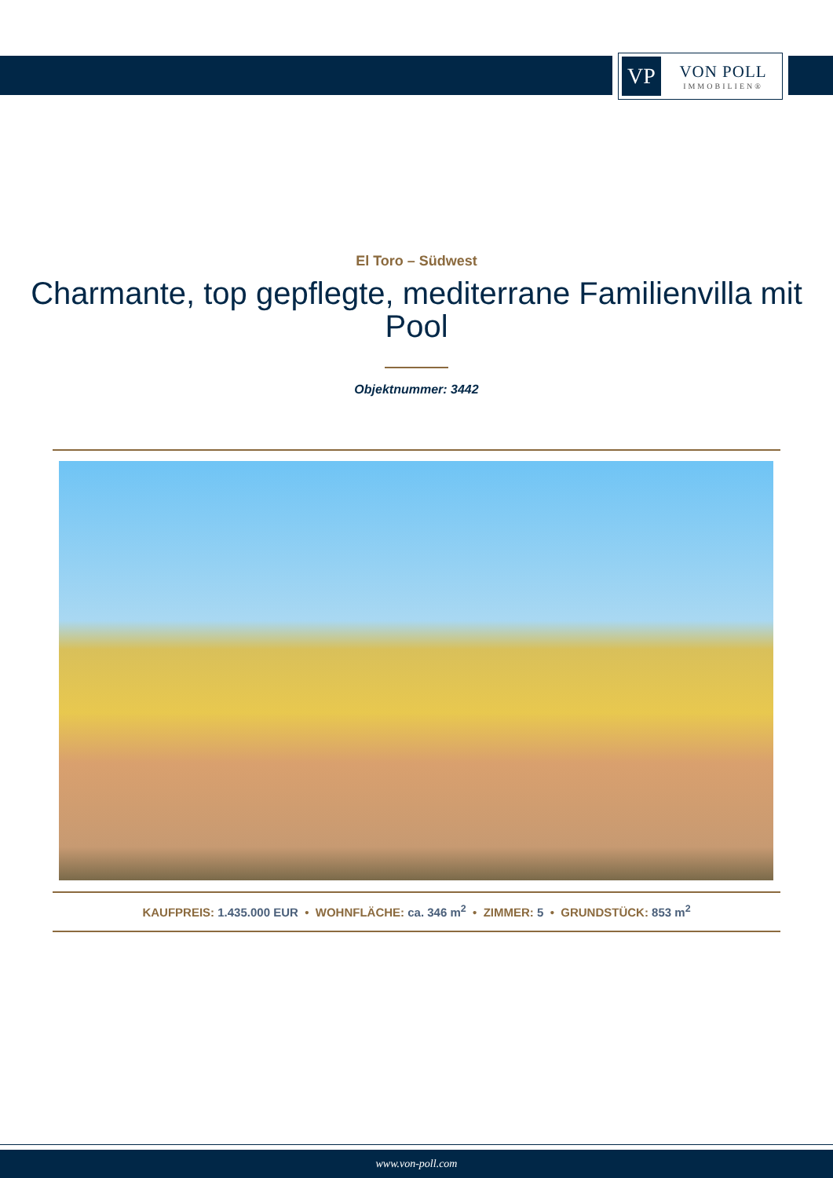VP
VON POLL
IMMOBILIEN®
El Toro – Südwest
Charmante, top gepflegte, mediterrane Familienvilla mit Pool
Objektnummer: 3442
KAUFPREIS: 1.435.000 EUR • WOHNFLÄCHE: ca. 346 m<sup>2</sup> • ZIMMER: 5 • GRUNDSTÜCK: 853 m<sup>2</sup>
www.von-poll.com